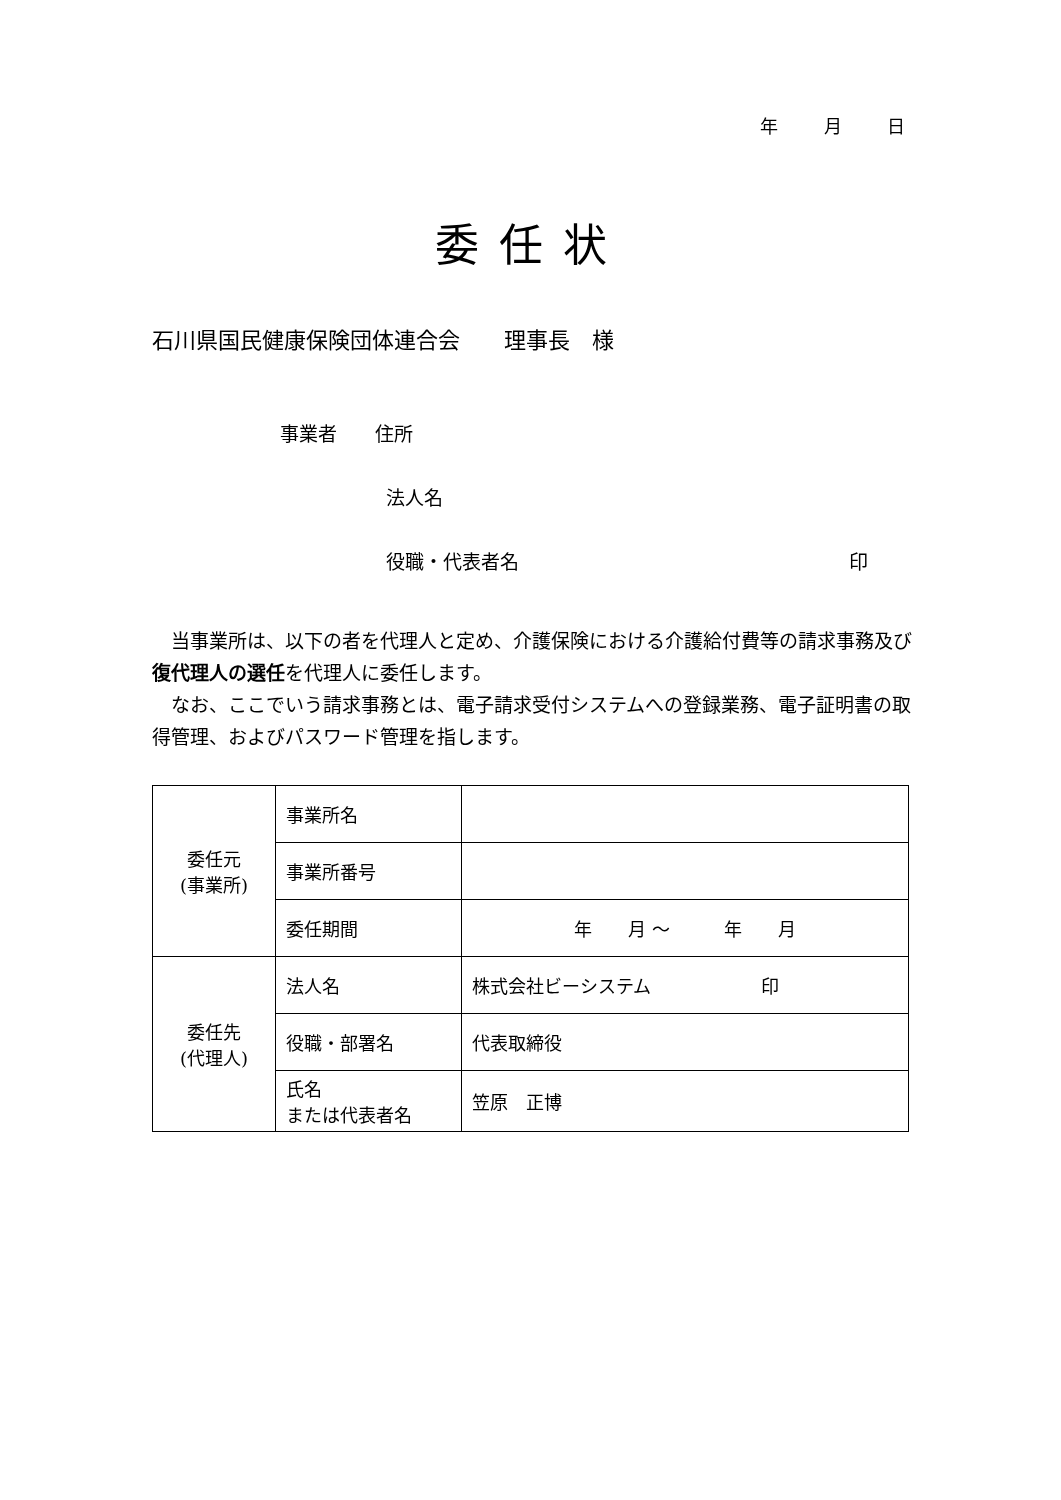年 月 日
委任状
石川県国民健康保険団体連合会　　理事長　様
事業者　　住所
法人名
役職・代表者名 印
　当事業所は、以下の者を代理人と定め、介護保険における介護給付費等の請求事務及び復代理人の選任を代理人に委任します。
　なお、ここでいう請求事務とは、電子請求受付システムへの登録業務、電子証明書の取得管理、およびパスワード管理を指します。
| 委任元 (事業所) | 事業所名 | |
| | 事業所番号 | |
| | 委任期間 | 年 月 〜 年 月 |
| 委任先 (代理人) | 法人名 | 株式会社ビーシステム 印 |
| | 役職・部署名 | 代表取締役 |
| | 氏名 または代表者名 | 笠原 正博 |